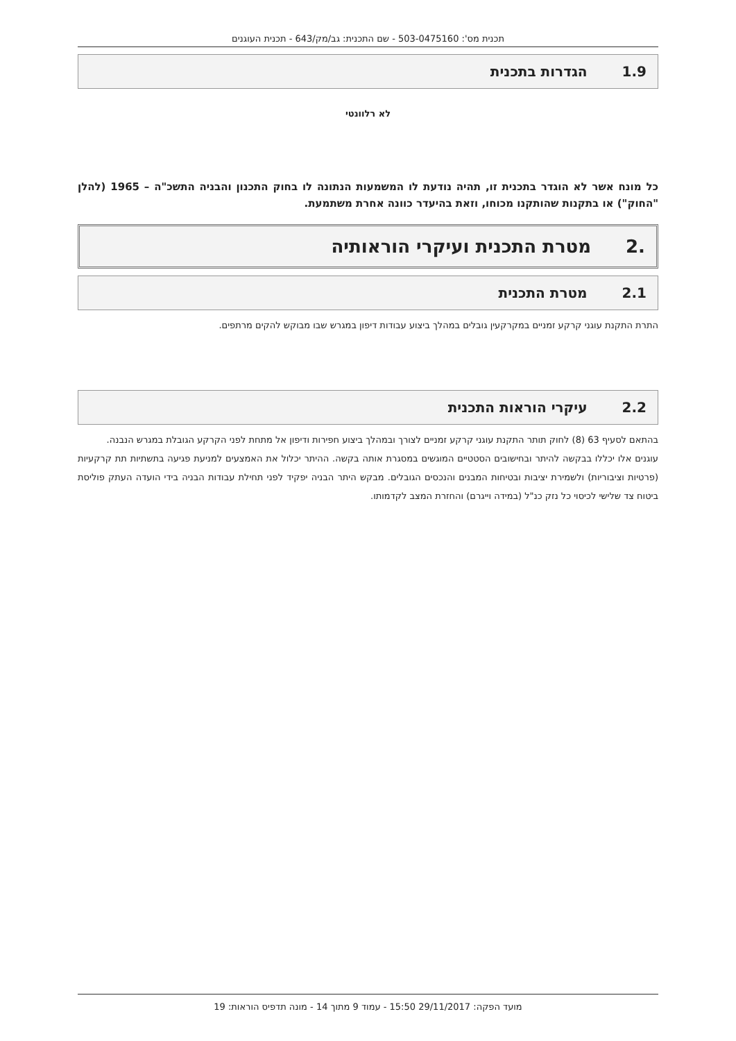תכנית מס': 503-0475160 - שם התכנית: גב/מק/643 - תכנית העוגנים
1.9הגדרות בתכנית
לא רלוונטי
כל מונח אשר לא הוגדר בתכנית זו, תהיה נודעת לו המשמעות הנתונה לו בחוק התכנון והבניה התשכ"ה – 1965 (להלן "החוק") או בתקנות שהותקנו מכוחו, וזאת בהיעדר כוונה אחרת משתמעת.
.2מטרת התכנית ועיקרי הוראותיה
2.1מטרת התכנית
התרת התקנת עוגני קרקע זמניים במקרקעין גובלים במהלך ביצוע עבודות דיפון במגרש שבו מבוקש להקים מרתפים.
2.2עיקרי הוראות התכנית
בהתאם לסעיף 63 (8) לחוק תותר התקנת עוגני קרקע זמניים לצורך ובמהלך ביצוע חפירות ודיפון אל מתחת לפני הקרקע הגובלת במגרש הנבנה.
עוגנים אלו יכללו בבקשה להיתר ובחישובים הסטטיים המוגשים במסגרת אותה בקשה. ההיתר יכלול את האמצעים למניעת פגיעה בתשתיות תת קרקעיות (פרטיות וציבוריות) ולשמירת יציבות ובטיחות המבנים והנכסים הגובלים. מבקש היתר הבניה יפקיד לפני תחילת עבודות הבניה בידי הועדה העתק פוליסת ביטוח צד שלישי לכיסוי כל נזק כנ"ל (במידה וייגרם) והחזרת המצב לקדמותו.
מועד הפקה: 29/11/2017 15:50 - עמוד 9 מתוך 14 - מונה תדפיס הוראות: 19